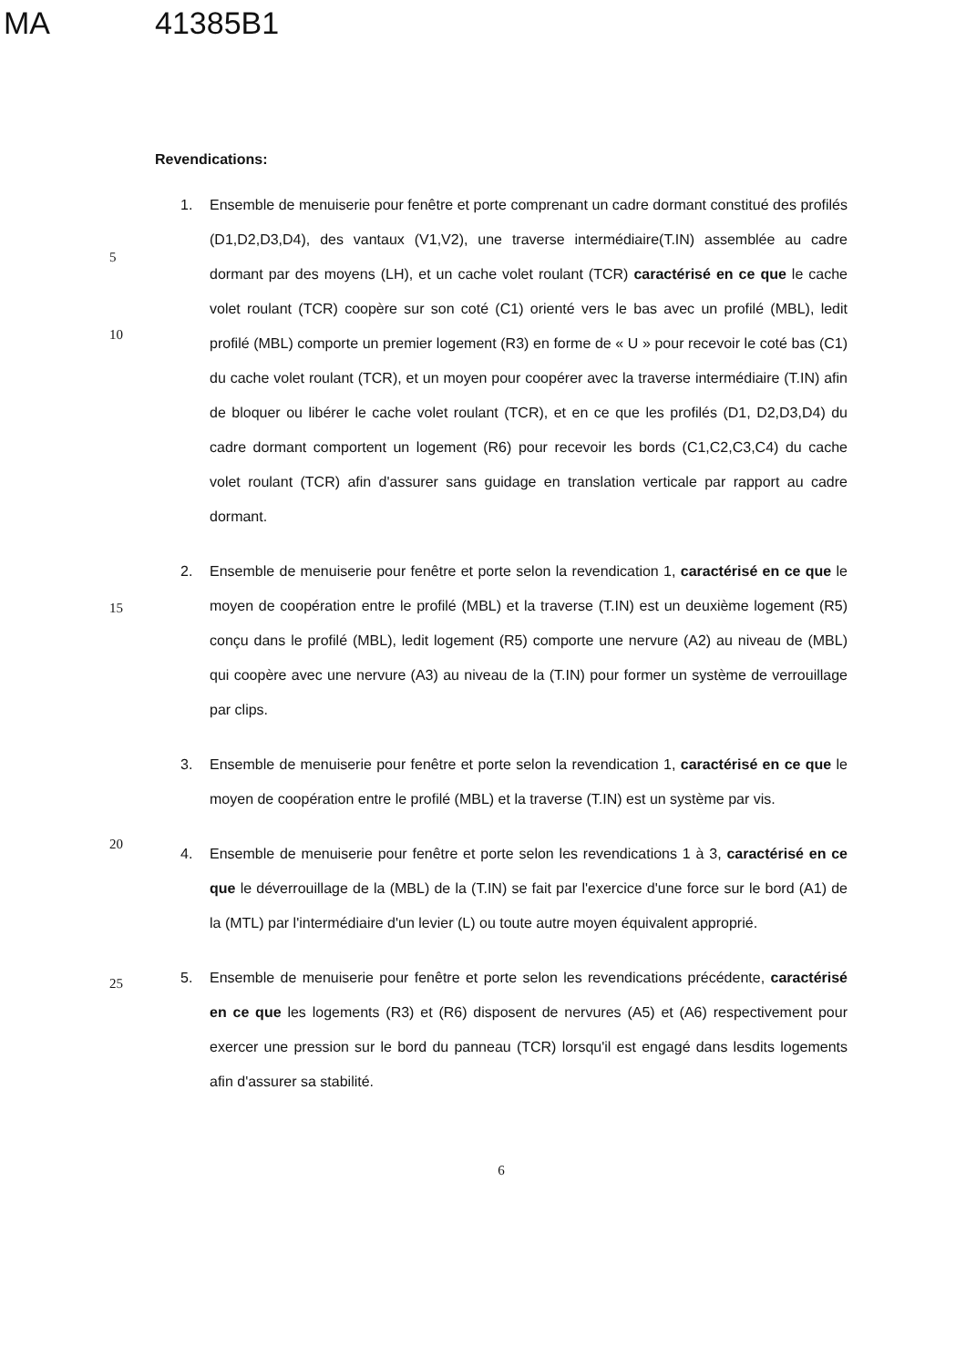MA 41385B1
Revendications:
5
10
1. Ensemble de menuiserie pour fenêtre et porte comprenant un cadre dormant constitué des profilés (D1,D2,D3,D4), des vantaux (V1,V2), une traverse intermédiaire(T.IN) assemblée au cadre dormant par des moyens (LH), et un cache volet roulant (TCR) caractérisé en ce que le cache volet roulant (TCR) coopère sur son coté (C1) orienté vers le bas avec un profilé (MBL), ledit profilé (MBL) comporte un premier logement (R3) en forme de « U » pour recevoir le coté bas (C1) du cache volet roulant (TCR), et un moyen pour coopérer avec la traverse intermédiaire (T.IN) afin de bloquer ou libérer le cache volet roulant (TCR), et en ce que les profilés (D1, D2,D3,D4) du cadre dormant comportent un logement (R6) pour recevoir les bords (C1,C2,C3,C4) du cache volet roulant (TCR) afin d'assurer sans guidage en translation verticale par rapport au cadre dormant.
15
2. Ensemble de menuiserie pour fenêtre et porte selon la revendication 1, caractérisé en ce que le moyen de coopération entre le profilé (MBL) et la traverse (T.IN) est un deuxième logement (R5) conçu dans le profilé (MBL), ledit logement (R5) comporte une nervure (A2) au niveau de (MBL) qui coopère avec une nervure (A3) au niveau de la (T.IN) pour former un système de verrouillage par clips.
3. Ensemble de menuiserie pour fenêtre et porte selon la revendication 1, caractérisé en ce que le moyen de coopération entre le profilé (MBL) et la traverse (T.IN) est un système par vis.
20
4. Ensemble de menuiserie pour fenêtre et porte selon les revendications 1 à 3, caractérisé en ce que le déverrouillage de la (MBL) de la (T.IN) se fait par l'exercice d'une force sur le bord (A1) de la (MTL) par l'intermédiaire d'un levier (L) ou toute autre moyen équivalent approprié.
25
5. Ensemble de menuiserie pour fenêtre et porte selon les revendications précédente, caractérisé en ce que les logements (R3) et (R6) disposent de nervures (A5) et (A6) respectivement pour exercer une pression sur le bord du panneau (TCR) lorsqu'il est engagé dans lesdits logements afin d'assurer sa stabilité.
6